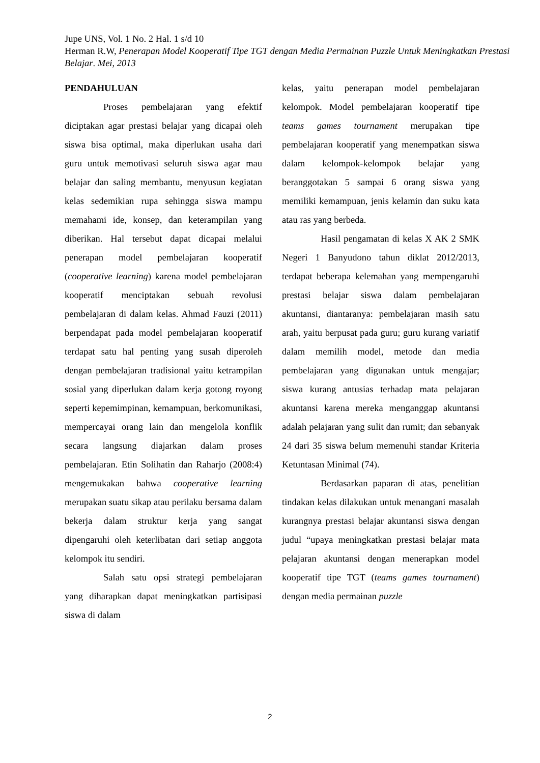Jupe UNS, Vol. 1 No. 2 Hal. 1 s/d 10
Herman R.W, Penerapan Model Kooperatif Tipe TGT dengan Media Permainan Puzzle Untuk Meningkatkan Prestasi Belajar. Mei, 2013
PENDAHULUAN
Proses pembelajaran yang efektif diciptakan agar prestasi belajar yang dicapai oleh siswa bisa optimal, maka diperlukan usaha dari guru untuk memotivasi seluruh siswa agar mau belajar dan saling membantu, menyusun kegiatan kelas sedemikian rupa sehingga siswa mampu memahami ide, konsep, dan keterampilan yang diberikan. Hal tersebut dapat dicapai melalui penerapan model pembelajaran kooperatif (cooperative learning) karena model pembelajaran kooperatif menciptakan sebuah revolusi pembelajaran di dalam kelas. Ahmad Fauzi (2011) berpendapat pada model pembelajaran kooperatif terdapat satu hal penting yang susah diperoleh dengan pembelajaran tradisional yaitu ketrampilan sosial yang diperlukan dalam kerja gotong royong seperti kepemimpinan, kemampuan, berkomunikasi, mempercayai orang lain dan mengelola konflik secara langsung diajarkan dalam proses pembelajaran. Etin Solihatin dan Raharjo (2008:4) mengemukakan bahwa cooperative learning merupakan suatu sikap atau perilaku bersama dalam bekerja dalam struktur kerja yang sangat dipengaruhi oleh keterlibatan dari setiap anggota kelompok itu sendiri.
Salah satu opsi strategi pembelajaran yang diharapkan dapat meningkatkan partisipasi siswa di dalam
kelas, yaitu penerapan model pembelajaran kelompok. Model pembelajaran kooperatif tipe teams games tournament merupakan tipe pembelajaran kooperatif yang menempatkan siswa dalam kelompok-kelompok belajar yang beranggotakan 5 sampai 6 orang siswa yang memiliki kemampuan, jenis kelamin dan suku kata atau ras yang berbeda.
Hasil pengamatan di kelas X AK 2 SMK Negeri 1 Banyudono tahun diklat 2012/2013, terdapat beberapa kelemahan yang mempengaruhi prestasi belajar siswa dalam pembelajaran akuntansi, diantaranya: pembelajaran masih satu arah, yaitu berpusat pada guru; guru kurang variatif dalam memilih model, metode dan media pembelajaran yang digunakan untuk mengajar; siswa kurang antusias terhadap mata pelajaran akuntansi karena mereka menganggap akuntansi adalah pelajaran yang sulit dan rumit; dan sebanyak 24 dari 35 siswa belum memenuhi standar Kriteria Ketuntasan Minimal (74).
Berdasarkan paparan di atas, penelitian tindakan kelas dilakukan untuk menangani masalah kurangnya prestasi belajar akuntansi siswa dengan judul “upaya meningkatkan prestasi belajar mata pelajaran akuntansi dengan menerapkan model kooperatif tipe TGT (teams games tournament) dengan media permainan puzzle
2